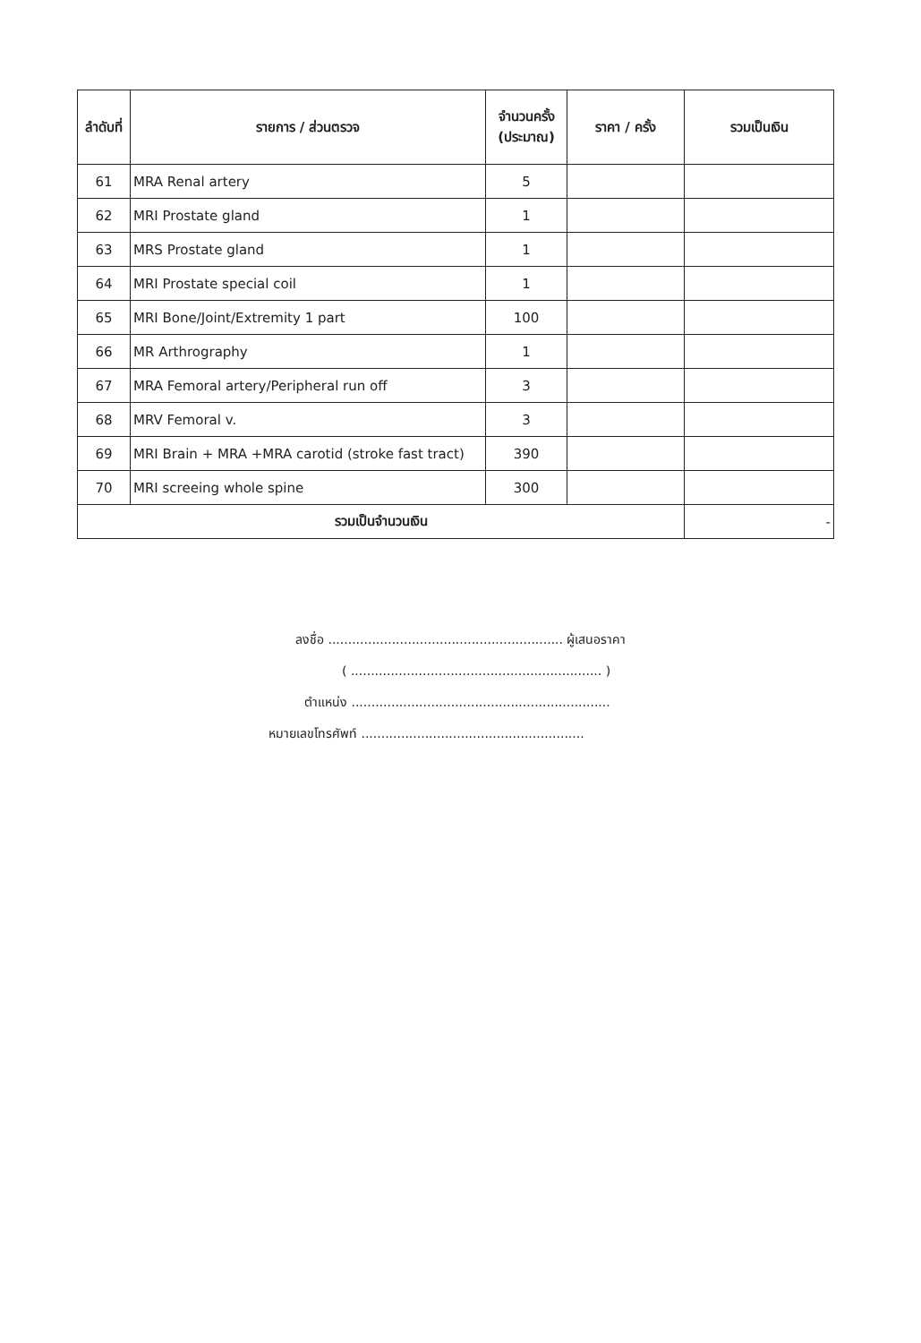| ลำดับที่ | รายการ / ส่วนตรวจ | จำนวนครั้ง (ประมาณ) | ราคา / ครั้ง | รวมเป็นเงิน |
| --- | --- | --- | --- | --- |
| 61 | MRA Renal artery | 5 | | |
| 62 | MRI Prostate gland | 1 | | |
| 63 | MRS Prostate gland | 1 | | |
| 64 | MRI Prostate special coil | 1 | | |
| 65 | MRI Bone/Joint/Extremity 1 part | 100 | | |
| 66 | MR Arthrography | 1 | | |
| 67 | MRA Femoral artery/Peripheral run off | 3 | | |
| 68 | MRV Femoral v. | 3 | | |
| 69 | MRI Brain + MRA +MRA carotid (stroke fast tract) | 390 | | |
| 70 | MRI screeing whole spine | 300 | | |
| รวมเป็นจำนวนเงิน | | | | - |
ลงชื่อ ........................................................... ผู้เสนอราคา
( ............................................................... )
ตำแหน่ง .................................................................
หมายเลขโทรศัพท์ ........................................................